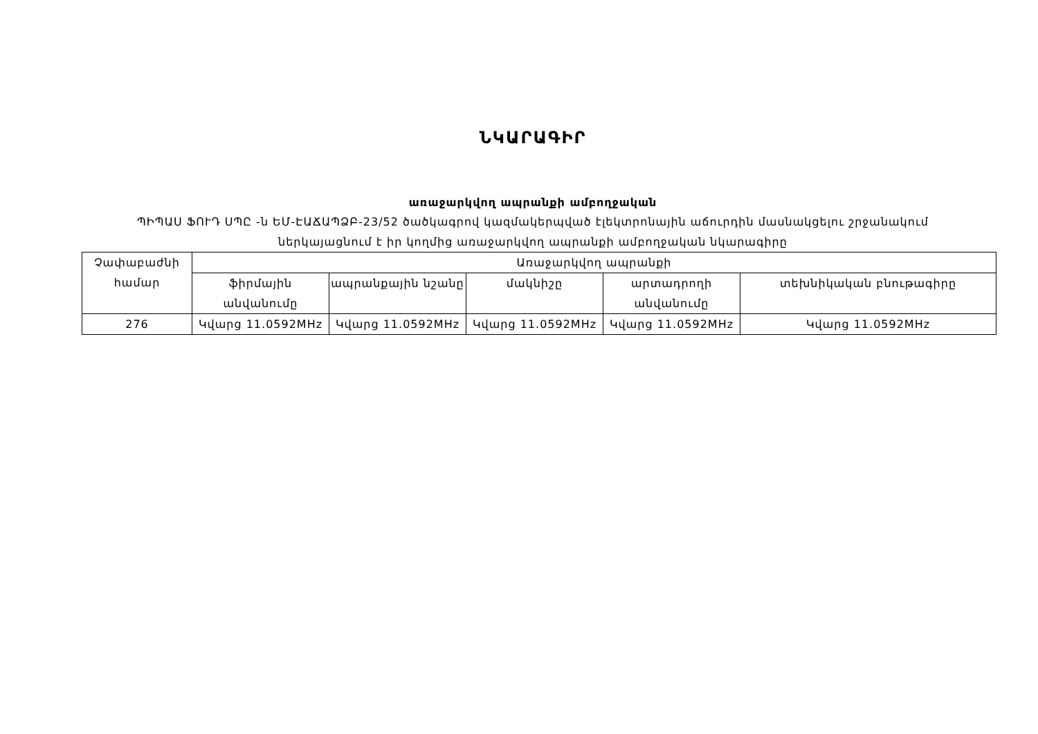ՆԿԱՐԱԳԻՐ
առաջարկվող ապրանքի ամբողջական
ՊԻՊԱՍ ՖՈՒԴ ՍՊԸ -ն ԵՄ-ԷԱՃԱՊՁԲ-23/52 ծածկագրով կազմակերպված էլեկտրոնային աճուրդին մասնակցելու շրջանակում ներկայացնում է իր կողմից առաջարկվող ապրանքի ամբողջական նկարագիրը
| Չափաբաժնի համար | Առաջարկվող ապրանքի | | | | |
| --- | --- | --- | --- | --- | --- |
| | ֆիրմային անվանումը | ապրանքային նշանը | մակնիշը | արտադրողի անվանումը | տեխնիկական բնութագիրը |
| 276 | Կվարց 11.0592MHz | Կվարց 11.0592MHz | Կվարց 11.0592MHz | Կվարց 11.0592MHz | Կվարց 11.0592MHz |